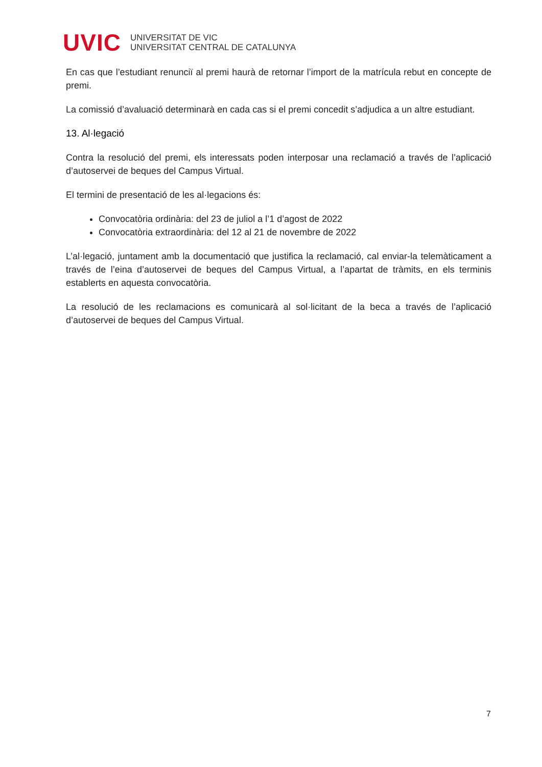UVIC
UNIVERSITAT DE VIC
UNIVERSITAT CENTRAL DE CATALUNYA
En cas que l’estudiant renunciï al premi haurà de retornar l’import de la matrícula rebut en concepte de premi.
La comissió d’avaluació determinarà en cada cas si el premi concedit s’adjudica a un altre estudiant.
13. Al·legació
Contra la resolució del premi, els interessats poden interposar una reclamació a través de l’aplicació d’autoservei de beques del Campus Virtual.
El termini de presentació de les al·legacions és:
Convocatòria ordinària: del 23 de juliol a l’1 d’agost de 2022
Convocatòria extraordinària: del 12 al 21 de novembre de 2022
L’al·legació, juntament amb la documentació que justifica la reclamació, cal enviar-la telemàticament a través de l’eina d’autoservei de beques del Campus Virtual, a l’apartat de tràmits, en els terminis establerts en aquesta convocatòria.
La resolució de les reclamacions es comunicarà al sol·licitant de la beca a través de l’aplicació d’autoservei de beques del Campus Virtual.
7